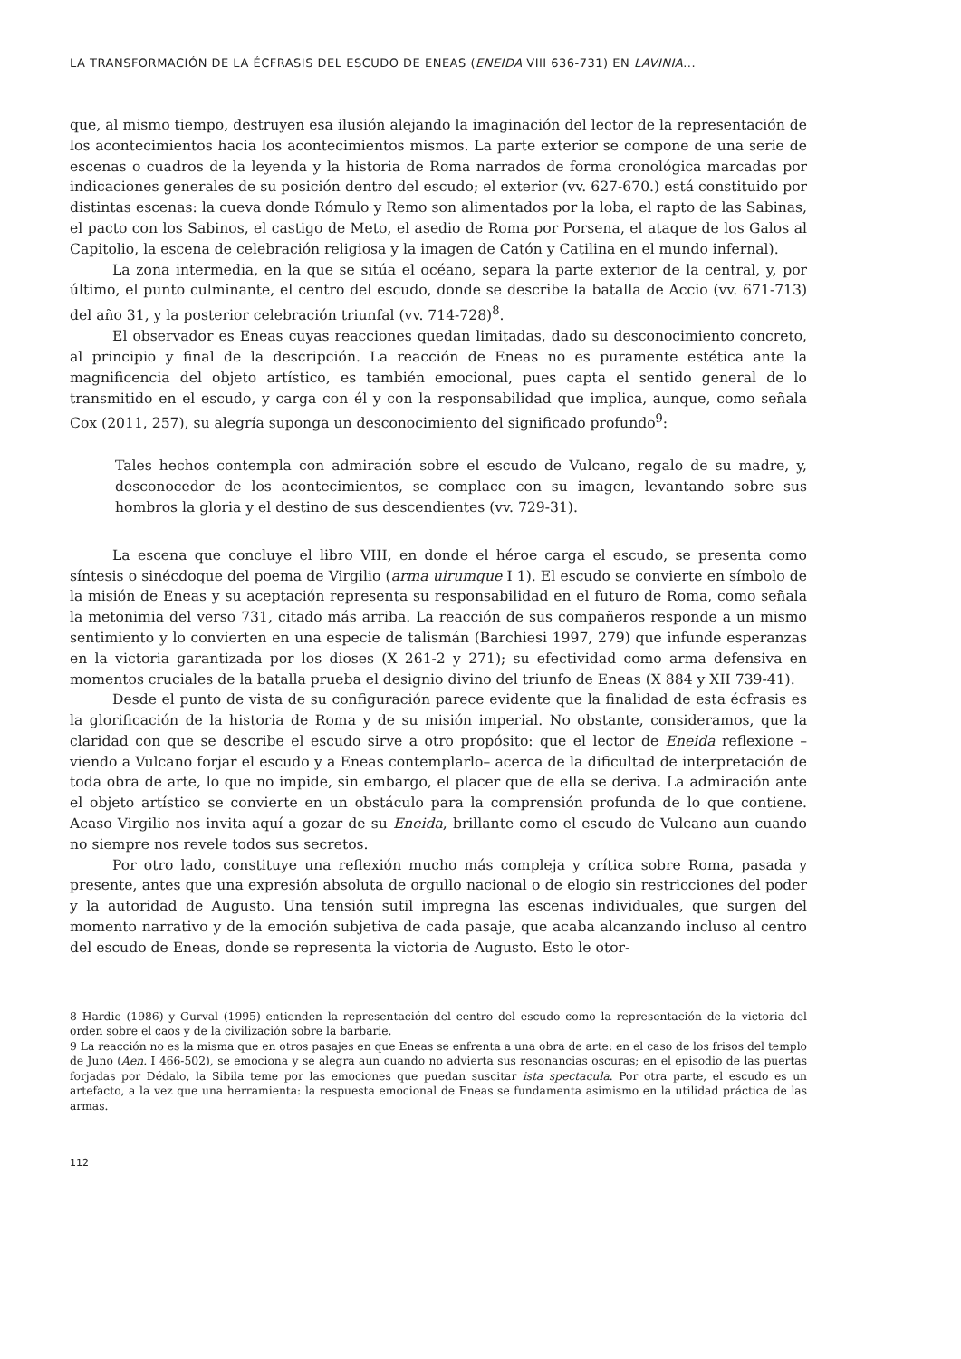LA TRANSFORMACIÓN DE LA ÉCFRASIS DEL ESCUDO DE ENEAS (ENEIDA VIII 636-731) EN LAVINIA...
que, al mismo tiempo, destruyen esa ilusión alejando la imaginación del lector de la representación de los acontecimientos hacia los acontecimientos mismos. La parte exterior se compone de una serie de escenas o cuadros de la leyenda y la historia de Roma narrados de forma cronológica marcadas por indicaciones generales de su posición dentro del escudo; el exterior (vv. 627-670.) está constituido por distintas escenas: la cueva donde Rómulo y Remo son alimentados por la loba, el rapto de las Sabinas, el pacto con los Sabinos, el castigo de Meto, el asedio de Roma por Porsena, el ataque de los Galos al Capitolio, la escena de celebración religiosa y la imagen de Catón y Catilina en el mundo infernal).
La zona intermedia, en la que se sitúa el océano, separa la parte exterior de la central, y, por último, el punto culminante, el centro del escudo, donde se describe la batalla de Accio (vv. 671-713) del año 31, y la posterior celebración triunfal (vv. 714-728)<sup>8</sup>.
El observador es Eneas cuyas reacciones quedan limitadas, dado su desconocimiento concreto, al principio y final de la descripción. La reacción de Eneas no es puramente estética ante la magnificencia del objeto artístico, es también emocional, pues capta el sentido general de lo transmitido en el escudo, y carga con él y con la responsabilidad que implica, aunque, como señala Cox (2011, 257), su alegría suponga un desconocimiento del significado profundo<sup>9</sup>:
Tales hechos contempla con admiración sobre el escudo de Vulcano, regalo de su madre, y, desconocedor de los acontecimientos, se complace con su imagen, levantando sobre sus hombros la gloria y el destino de sus descendientes (vv. 729-31).
La escena que concluye el libro VIII, en donde el héroe carga el escudo, se presenta como síntesis o sinécdoque del poema de Virgilio (arma uirumque I 1). El escudo se convierte en símbolo de la misión de Eneas y su aceptación representa su responsabilidad en el futuro de Roma, como señala la metonimia del verso 731, citado más arriba. La reacción de sus compañeros responde a un mismo sentimiento y lo convierten en una especie de talismán (Barchiesi 1997, 279) que infunde esperanzas en la victoria garantizada por los dioses (X 261-2 y 271); su efectividad como arma defensiva en momentos cruciales de la batalla prueba el designio divino del triunfo de Eneas (X 884 y XII 739-41).
Desde el punto de vista de su configuración parece evidente que la finalidad de esta écfrasis es la glorificación de la historia de Roma y de su misión imperial. No obstante, consideramos, que la claridad con que se describe el escudo sirve a otro propósito: que el lector de Eneida reflexione –viendo a Vulcano forjar el escudo y a Eneas contemplarlo– acerca de la dificultad de interpretación de toda obra de arte, lo que no impide, sin embargo, el placer que de ella se deriva. La admiración ante el objeto artístico se convierte en un obstáculo para la comprensión profunda de lo que contiene. Acaso Virgilio nos invita aquí a gozar de su Eneida, brillante como el escudo de Vulcano aun cuando no siempre nos revele todos sus secretos.
Por otro lado, constituye una reflexión mucho más compleja y crítica sobre Roma, pasada y presente, antes que una expresión absoluta de orgullo nacional o de elogio sin restricciones del poder y la autoridad de Augusto. Una tensión sutil impregna las escenas individuales, que surgen del momento narrativo y de la emoción subjetiva de cada pasaje, que acaba alcanzando incluso al centro del escudo de Eneas, donde se representa la victoria de Augusto. Esto le otor-
8 Hardie (1986) y Gurval (1995) entienden la representación del centro del escudo como la representación de la victoria del orden sobre el caos y de la civilización sobre la barbarie.
9 La reacción no es la misma que en otros pasajes en que Eneas se enfrenta a una obra de arte: en el caso de los frisos del templo de Juno (Aen. I 466-502), se emociona y se alegra aun cuando no advierta sus resonancias oscuras; en el episodio de las puertas forjadas por Dédalo, la Sibila teme por las emociones que puedan suscitar ista spectacula. Por otra parte, el escudo es un artefacto, a la vez que una herramienta: la respuesta emocional de Eneas se fundamenta asimismo en la utilidad práctica de las armas.
112